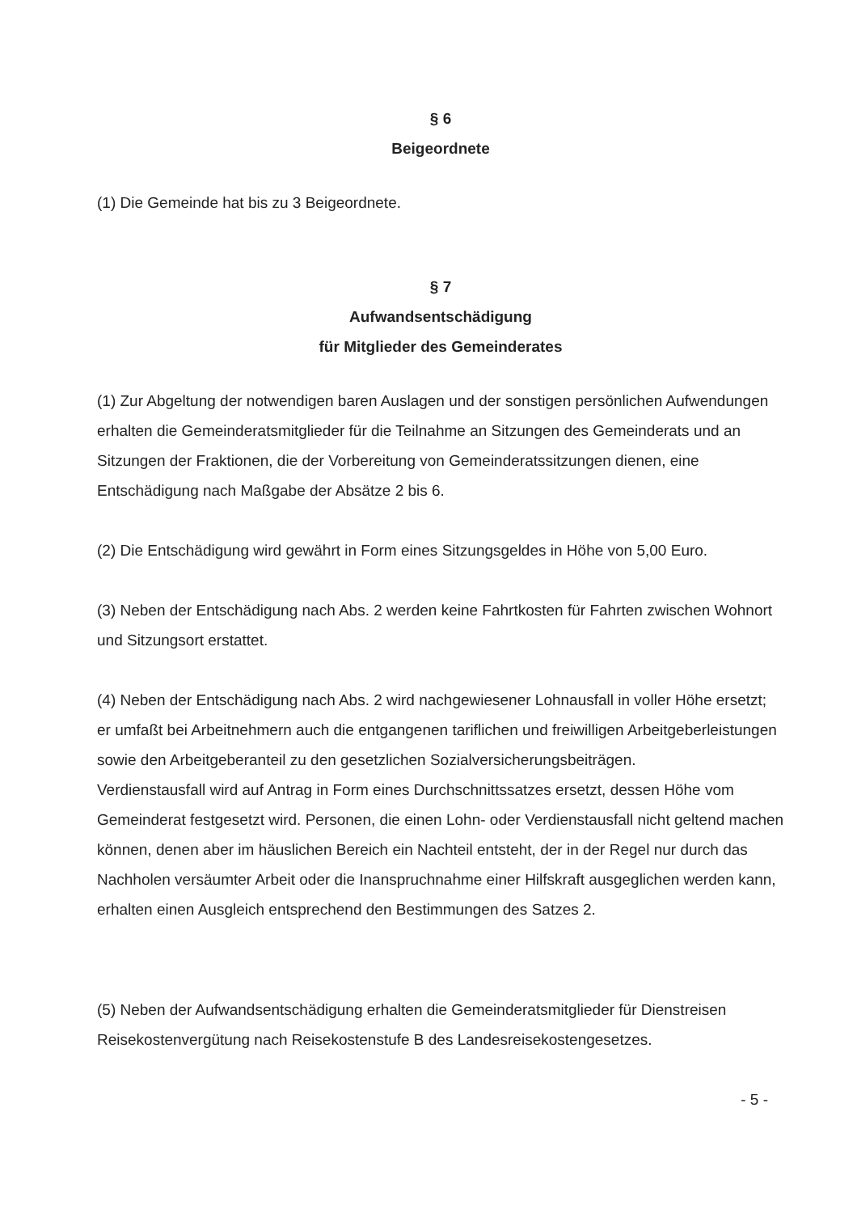§ 6
Beigeordnete
(1) Die Gemeinde hat bis zu 3 Beigeordnete.
§ 7
Aufwandsentschädigung
für Mitglieder des Gemeinderates
(1) Zur Abgeltung der notwendigen baren Auslagen und der sonstigen persönlichen Aufwendungen erhalten die Gemeinderatsmitglieder für die Teilnahme an Sitzungen des Gemeinderats und an Sitzungen der Fraktionen, die der Vorbereitung von Gemeinderatssitzungen dienen, eine Entschädigung nach Maßgabe der Absätze 2 bis 6.
(2) Die Entschädigung wird gewährt in Form eines Sitzungsgeldes in Höhe von 5,00 Euro.
(3) Neben der Entschädigung nach Abs. 2 werden keine Fahrtkosten für Fahrten zwischen Wohnort und Sitzungsort erstattet.
(4) Neben der Entschädigung nach Abs. 2 wird nachgewiesener Lohnausfall in voller Höhe ersetzt; er umfaßt bei Arbeitnehmern auch die entgangenen tariflichen und freiwilligen Arbeitgeberleistungen sowie den Arbeitgeberanteil zu den gesetzlichen Sozialversicherungsbeiträgen.
Verdienstausfall wird auf Antrag in Form eines Durchschnittssatzes ersetzt, dessen Höhe vom Gemeinderat festgesetzt wird. Personen, die einen Lohn- oder Verdienstausfall nicht geltend machen können, denen aber im häuslichen Bereich ein Nachteil entsteht, der in der Regel nur durch das Nachholen versäumter Arbeit oder die Inanspruchnahme einer Hilfskraft ausgeglichen werden kann, erhalten einen Ausgleich entsprechend den Bestimmungen des Satzes 2.
(5) Neben der Aufwandsentschädigung erhalten die Gemeinderatsmitglieder für Dienstreisen Reisekostenvergütung nach Reisekostenstufe B des Landesreisekostengesetzes.
- 5 -